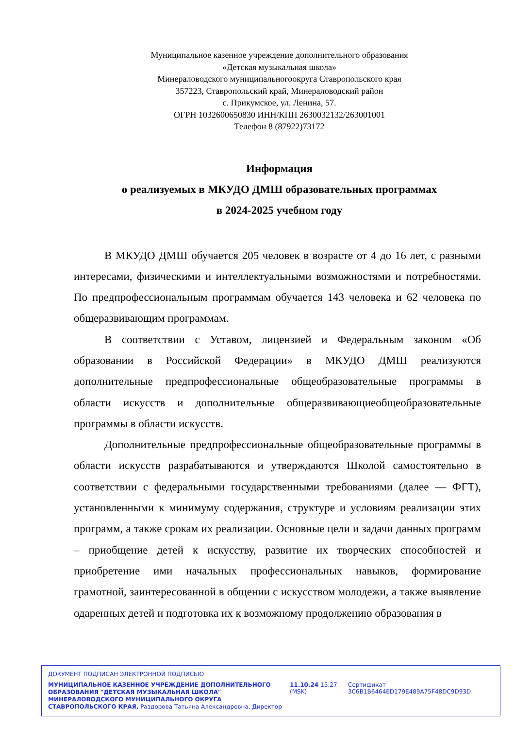Муниципальное казенное учреждение дополнительного образования
«Детская музыкальная школа»
Минераловодского муниципальногоокруга Ставропольского края
357223, Ставропольский край, Минераловодский район
с. Прикумское, ул. Ленина, 57.
ОГРН 1032600650830 ИНН/КПП 2630032132/263001001
Телефон 8 (87922)73172
Информация
о реализуемых в МКУДО ДМШ образовательных программах
в 2024-2025 учебном году
В МКУДО ДМШ обучается 205 человек в возрасте от 4 до 16 лет, с разными интересами, физическими и интеллектуальными возможностями и потребностями. По предпрофессиональным программам обучается 143 человека и 62 человека по общеразвивающим программам.
В соответствии с Уставом, лицензией и Федеральным законом «Об образовании в Российской Федерации» в МКУДО ДМШ реализуются дополнительные предпрофессиональные общеобразовательные программы в области искусств и дополнительные общеразвивающиеобщеобразовательные программы в области искусств.
Дополнительные предпрофессиональные общеобразовательные программы в области искусств разрабатываются и утверждаются Школой самостоятельно в соответствии с федеральными государственными требованиями (далее — ФГТ), установленными к минимуму содержания, структуре и условиям реализации этих программ, а также срокам их реализации. Основные цели и задачи данных программ – приобщение детей к искусству, развитие их творческих способностей и приобретение ими начальных профессиональных навыков, формирование грамотной, заинтересованной в общении с искусством молодежи, а также выявление одаренных детей и подготовка их к возможному продолжению образования в
ДОКУМЕНТ ПОДПИСАН ЭЛЕКТРОННОЙ ПОДПИСЬЮ
МУНИЦИПАЛЬНОЕ КАЗЕННОЕ УЧРЕЖДЕНИЕ ДОПОЛНИТЕЛЬНОГО ОБРАЗОВАНИЯ "ДЕТСКАЯ МУЗЫКАЛЬНАЯ ШКОЛА" МИНЕРАЛОВОДСКОГО МУНИЦИПАЛЬНОГО ОКРУГА СТАВРОПОЛЬСКОГО КРАЯ, Раздорова Татьяна Александровна, Директор
11.10.24 15:27 (MSK)
Сертификат 3C6B1B6464ED179E489A75F48DC9D93D